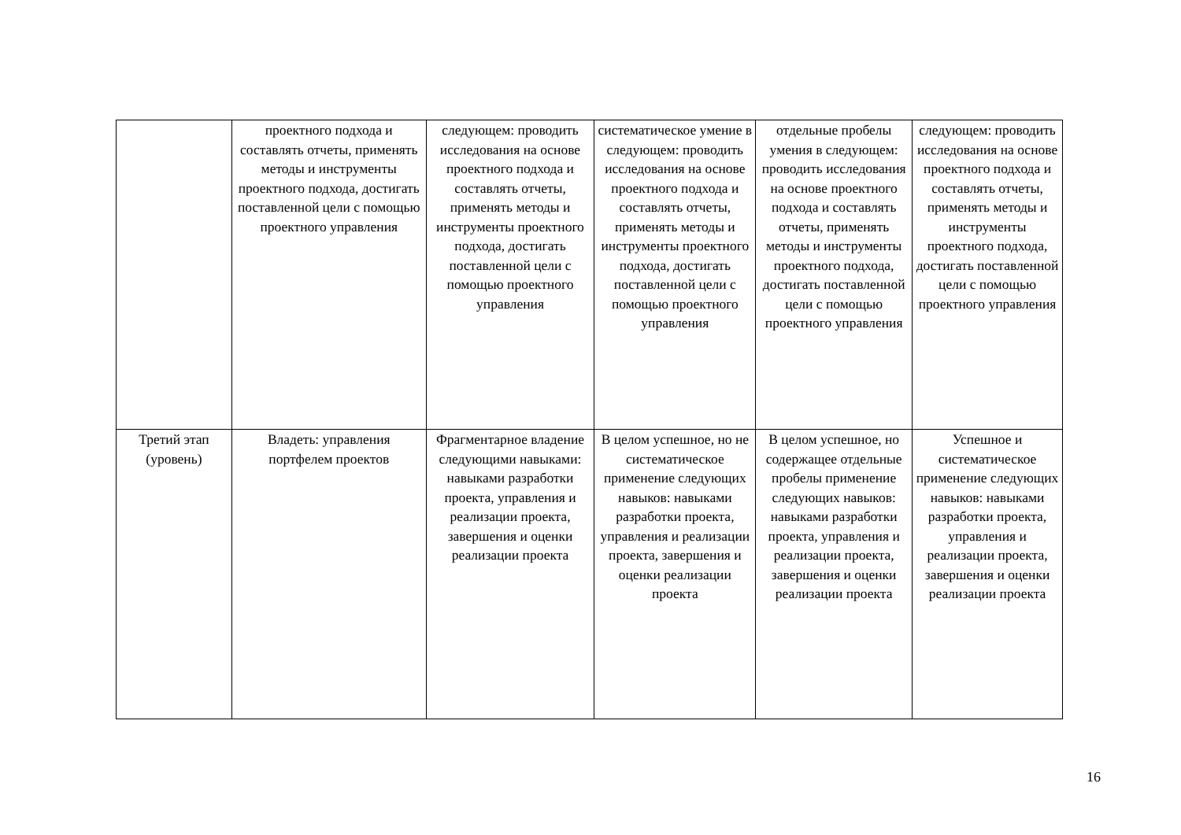| | проектного подхода и составлять отчеты, применять методы и инструменты проектного подхода, достигать поставленной цели с помощью проектного управления | следующем: проводить исследования на основе проектного подхода и составлять отчеты, применять методы и инструменты проектного подхода, достигать поставленной цели с помощью проектного управления | систематическое умение в следующем: проводить исследования на основе проектного подхода и составлять отчеты, применять методы и инструменты проектного подхода, достигать поставленной цели с помощью проектного управления | отдельные пробелы умения в следующем: проводить исследования на основе проектного подхода и составлять отчеты, применять методы и инструменты проектного подхода, достигать поставленной цели с помощью проектного управления | следующем: проводить исследования на основе проектного подхода и составлять отчеты, применять методы и инструменты проектного подхода, достигать поставленной цели с помощью проектного управления |
| Третий этап (уровень) | Владеть: управления портфелем проектов | Фрагментарное владение следующими навыками: навыками разработки проекта, управления и реализации проекта, завершения и оценки реализации проекта | В целом успешное, но не систематическое применение следующих навыков: навыками разработки проекта, управления и реализации проекта, завершения и оценки реализации проекта | В целом успешное, но содержащее отдельные пробелы применение следующих навыков: навыками разработки проекта, управления и реализации проекта, завершения и оценки реализации проекта | Успешное и систематическое применение следующих навыков: навыками разработки проекта, управления и реализации проекта, завершения и оценки реализации проекта |
16